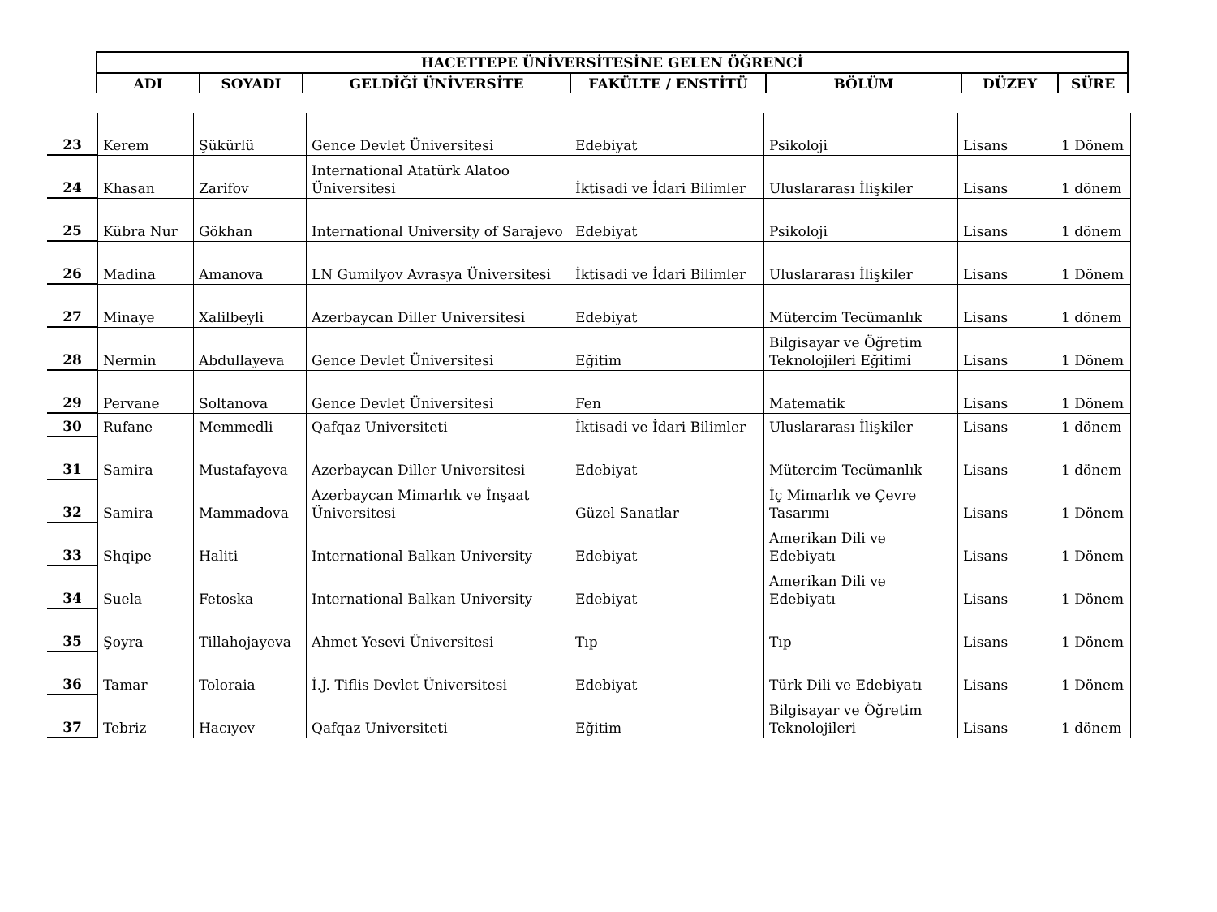| HACETTEPE ÜNİVERSİTESİNE GELEN ÖĞRENCİ | | | | | | |
| --- | --- | --- | --- | --- | --- | --- |
| ADI | SOYADI | GELDİĞİ ÜNİVERSİTE | FAKÜLTE / ENSTİTÜ | BÖLÜM | DÜZEY | SÜRE |
| 23 | Kerem | Şükürlü | Gence Devlet Üniversitesi | Edebiyat | Psikoloji | Lisans | 1 Dönem |
| 24 | Khasan | Zarifov | International Atatürk Alatoo Üniversitesi | İktisadi ve İdari Bilimler | Uluslararası İlişkiler | Lisans | 1 dönem |
| 25 | Kübra Nur | Gökhan | International University of Sarajevo | Edebiyat | Psikoloji | Lisans | 1 dönem |
| 26 | Madina | Amanova | LN Gumilyov Avrasya Üniversitesi | İktisadi ve İdari Bilimler | Uluslararası İlişkiler | Lisans | 1 Dönem |
| 27 | Minaye | Xalilbeyli | Azerbaycan Diller Universitesi | Edebiyat | Mütercim Tecümanlık | Lisans | 1 dönem |
| 28 | Nermin | Abdullayeva | Gence Devlet Üniversitesi | Eğitim | Bilgisayar ve Öğretim Teknolojileri Eğitimi | Lisans | 1 Dönem |
| 29 | Pervane | Soltanova | Gence Devlet Üniversitesi | Fen | Matematik | Lisans | 1 Dönem |
| 30 | Rufane | Memmedli | Qafqaz Universiteti | İktisadi ve İdari Bilimler | Uluslararası İlişkiler | Lisans | 1 dönem |
| 31 | Samira | Mustafayeva | Azerbaycan Diller Universitesi | Edebiyat | Mütercim Tecümanlık | Lisans | 1 dönem |
| 32 | Samira | Mammadova | Azerbaycan Mimarlık ve İnşaat Üniversitesi | Güzel Sanatlar | İç Mimarlık ve Çevre Tasarımı | Lisans | 1 Dönem |
| 33 | Shqipe | Haliti | International Balkan University | Edebiyat | Amerikan Dili ve Edebiyatı | Lisans | 1 Dönem |
| 34 | Suela | Fetoska | International Balkan University | Edebiyat | Amerikan Dili ve Edebiyatı | Lisans | 1 Dönem |
| 35 | Şoyra | Tillahojayeva | Ahmet Yesevi Üniversitesi | Tıp | Tıp | Lisans | 1 Dönem |
| 36 | Tamar | Toloraia | İ.J. Tiflis Devlet Üniversitesi | Edebiyat | Türk Dili ve Edebiyatı | Lisans | 1 Dönem |
| 37 | Tebriz | Hacıyev | Qafqaz Universiteti | Eğitim | Bilgisayar ve Öğretim Teknolojileri | Lisans | 1 dönem |